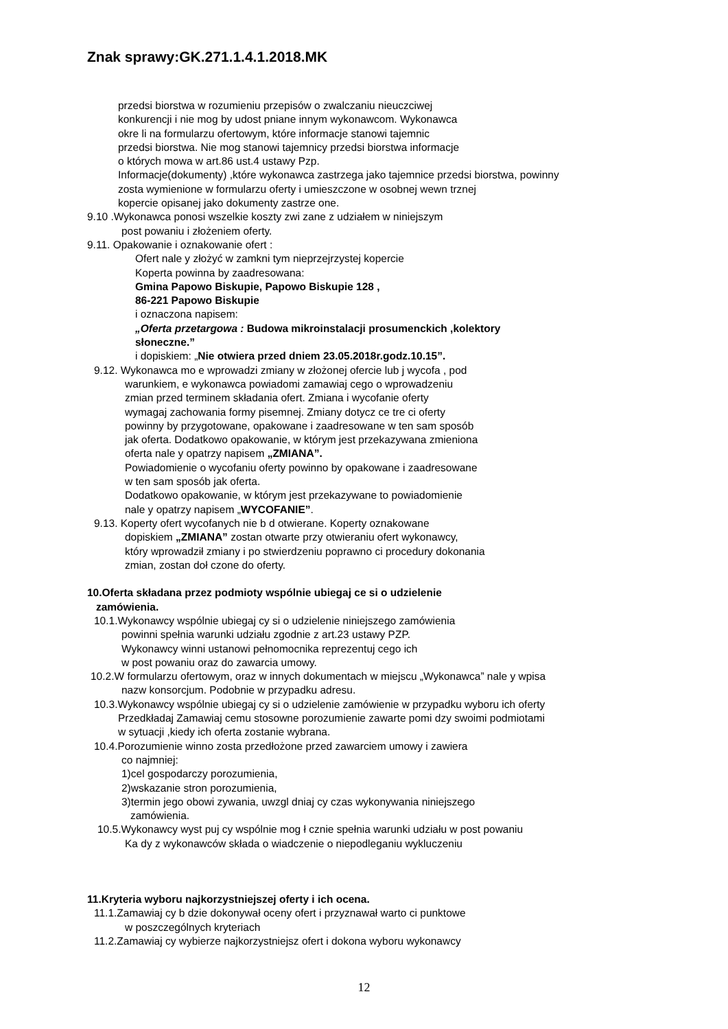Znak sprawy:GK.271.1.4.1.2018.MK
przedsi biorstwa w rozumieniu przepisów o zwalczaniu nieuczciwej
konkurencji i nie mog by udost pniane innym wykonawcom. Wykonawca
okre li na formularzu ofertowym, które informacje stanowi tajemnic
przedsi biorstwa. Nie mog stanowi tajemnicy przedsi biorstwa informacje
o których mowa w art.86 ust.4 ustawy Pzp.
Informacje(dokumenty) ,które wykonawca zastrzega jako tajemnice przedsi biorstwa, powinny
zosta wymienione w formularzu oferty i umieszczone w osobnej wewn trznej
kopercie opisanej jako dokumenty zastrze one.
9.10 .Wykonawca ponosi wszelkie koszty zwi zane z udziałem w niniejszym
post powaniu i złożeniem oferty.
9.11. Opakowanie i oznakowanie ofert :
Ofert nale y złożyć w zamkni tym nieprzejrzystej kopercie
Koperta powinna by zaadresowana:
Gmina Papowo Biskupie, Papowo Biskupie 128 ,
86-221 Papowo Biskupie
i oznaczona napisem:
„Oferta przetargowa : Budowa mikroinstalacji prosumenckich ,kolektory
słoneczne.”
i dopiskiem: „Nie otwiera przed dniem 23.05.2018r.godz.10.15”.
9.12. Wykonawca mo e wprowadzi zmiany w złożonej ofercie lub j wycofa , pod
warunkiem, e wykonawca powiadomi zamawiaj cego o wprowadzeniu
zmian przed terminem składania ofert. Zmiana i wycofanie oferty
wymagaj zachowania formy pisemnej. Zmiany dotycz ce tre ci oferty
powinny by przygotowane, opakowane i zaadresowane w ten sam sposób
jak oferta. Dodatkowo opakowanie, w którym jest przekazywana zmieniona
oferta nale y opatrzy napisem „ZMIANA”.
Powiadomienie o wycofaniu oferty powinno by opakowane i zaadresowane
w ten sam sposób jak oferta.
Dodatkowo opakowanie, w którym jest przekazywane to powiadomienie
nale y opatrzy napisem „WYCOFANIE”.
9.13. Koperty ofert wycofanych nie b d otwierane. Koperty oznakowane
dopiskiem „ZMIANA” zostan otwarte przy otwieraniu ofert wykonawcy,
który wprowadził zmiany i po stwierdzeniu poprawno ci procedury dokonania
zmian, zostan doł czone do oferty.
10.Oferta składana przez podmioty wspólnie ubiegaj ce si o udzielenie
zamówienia.
10.1.Wykonawcy wspólnie ubiegaj cy si o udzielenie niniejszego zamówienia
powinni spełnia warunki udziału zgodnie z art.23 ustawy PZP.
Wykonawcy winni ustanowi pełnomocnika reprezentuj cego ich
w post powaniu oraz do zawarcia umowy.
10.2.W formularzu ofertowym, oraz w innych dokumentach w miejscu „Wykonawca” nale y wpisa
nazw konsorcjum. Podobnie w przypadku adresu.
10.3.Wykonawcy wspólnie ubiegaj cy si o udzielenie zamówienie w przypadku wyboru ich oferty
Przedkładaj Zamawiaj cemu stosowne porozumienie zawarte pomi dzy swoimi podmiotami
w sytuacji ,kiedy ich oferta zostanie wybrana.
10.4.Porozumienie winno zosta przedłożone przed zawarciem umowy i zawiera
co najmniej:
1)cel gospodarczy porozumienia,
2)wskazanie stron porozumienia,
3)termin jego obowi zywania, uwzgl dniaj cy czas wykonywania niniejszego
zamówienia.
10.5.Wykonawcy wyst puj cy wspólnie mog ł cznie spełnia warunki udziału w post powaniu
Ka dy z wykonawców składa o wiadczenie o niepodleganiu wykluczeniu
11.Kryteria wyboru najkorzystniejszej oferty i ich ocena.
11.1.Zamawiaj cy b dzie dokonywał oceny ofert i przyznawał warto ci punktowe
w poszczególnych kryteriach
11.2.Zamawiaj cy wybierze najkorzystniejsz ofert i dokona wyboru wykonawcy
12